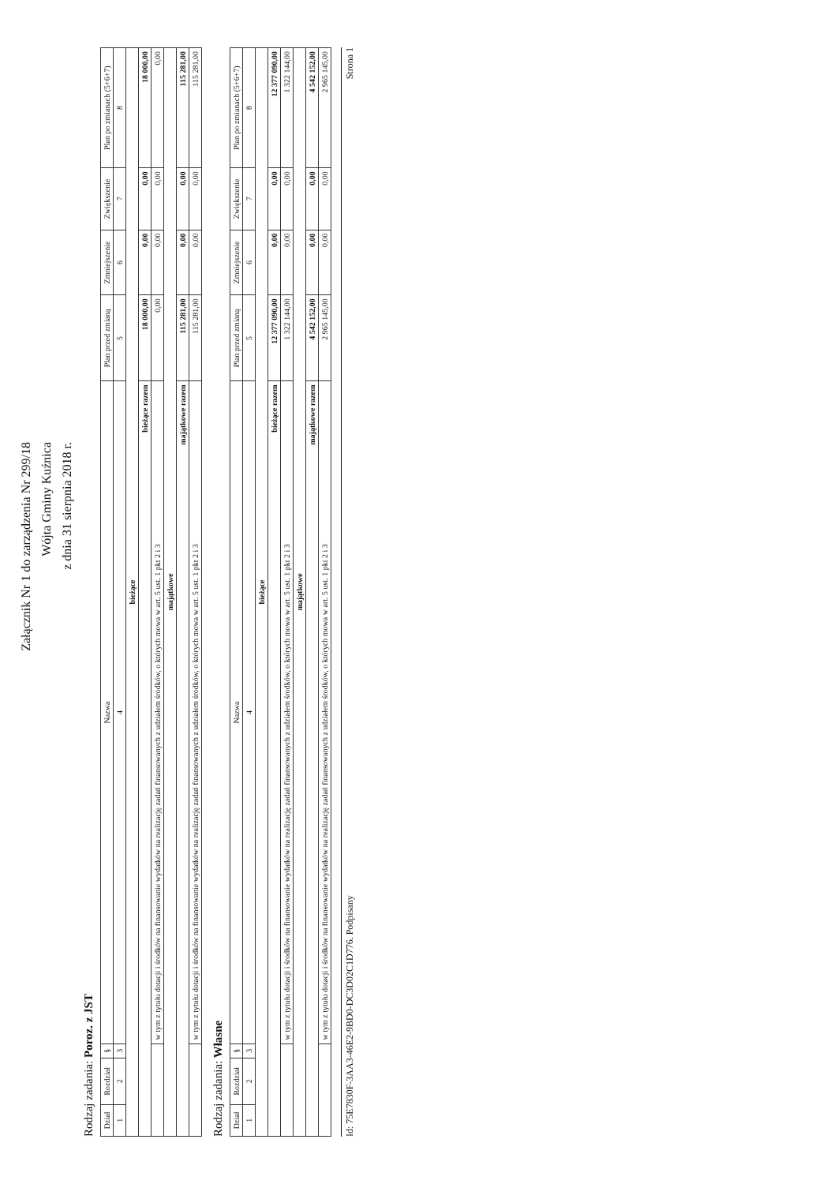Załącznik Nr 1 do zarządzenia Nr 299/18
Wójta Gminy Kuźnica
z dnia 31 sierpnia 2018 r.
Rodzaj zadania: Poroz. z JST
| Dział | Rozdział | § | Nazwa | Plan przed zmianą | Zmniejszenie | Zwiększenie | Plan po zmianach (5+6+7) |
| --- | --- | --- | --- | --- | --- | --- | --- |
| 1 | 2 | 3 | 4 | 5 | 6 | 7 | 8 |
| bieżące | | | | | | | |
| bieżące razem | | | | 18 000,00 | 0,00 | 0,00 | 18 000,00 |
| | | | w tym z tytułu dotacji i środków na finansowanie wydatków na realizację zadań finansowanych z udziałem środków, o których mowa w art. 5 ust. 1 pkt 2 i 3 | 0,00 | 0,00 | 0,00 | 0,00 |
| majątkowe | | | | | | | |
| majątkowe razem | | | | 115 281,00 | 0,00 | 0,00 | 115 281,00 |
| | | | w tym z tytułu dotacji i środków na finansowanie wydatków na realizację zadań finansowanych z udziałem środków, o których mowa w art. 5 ust. 1 pkt 2 i 3 | 115 281,00 | 0,00 | 0,00 | 115 281,00 |
Rodzaj zadania: Własne
| Dział | Rozdział | § | Nazwa | Plan przed zmianą | Zmniejszenie | Zwiększenie | Plan po zmianach (5+6+7) |
| --- | --- | --- | --- | --- | --- | --- | --- |
| 1 | 2 | 3 | 4 | 5 | 6 | 7 | 8 |
| bieżące | | | | | | | |
| bieżące razem | | | | 12 377 090,00 | 0,00 | 0,00 | 12 377 090,00 |
| | | | w tym z tytułu dotacji i środków na finansowanie wydatków na realizację zadań finansowanych z udziałem środków, o których mowa w art. 5 ust. 1 pkt 2 i 3 | 1 322 144,00 | 0,00 | 0,00 | 1 322 144,00 |
| majątkowe | | | | | | | |
| majątkowe razem | | | | 4 542 152,00 | 0,00 | 0,00 | 4 542 152,00 |
| | | | w tym z tytułu dotacji i środków na finansowanie wydatków na realizację zadań finansowanych z udziałem środków, o których mowa w art. 5 ust. 1 pkt 2 i 3 | 2 965 145,00 | 0,00 | 0,00 | 2 965 145,00 |
Id: 75E7830F-3AA3-46E2-9BD0-DC3D02C1D776. Podpisany Strona 1